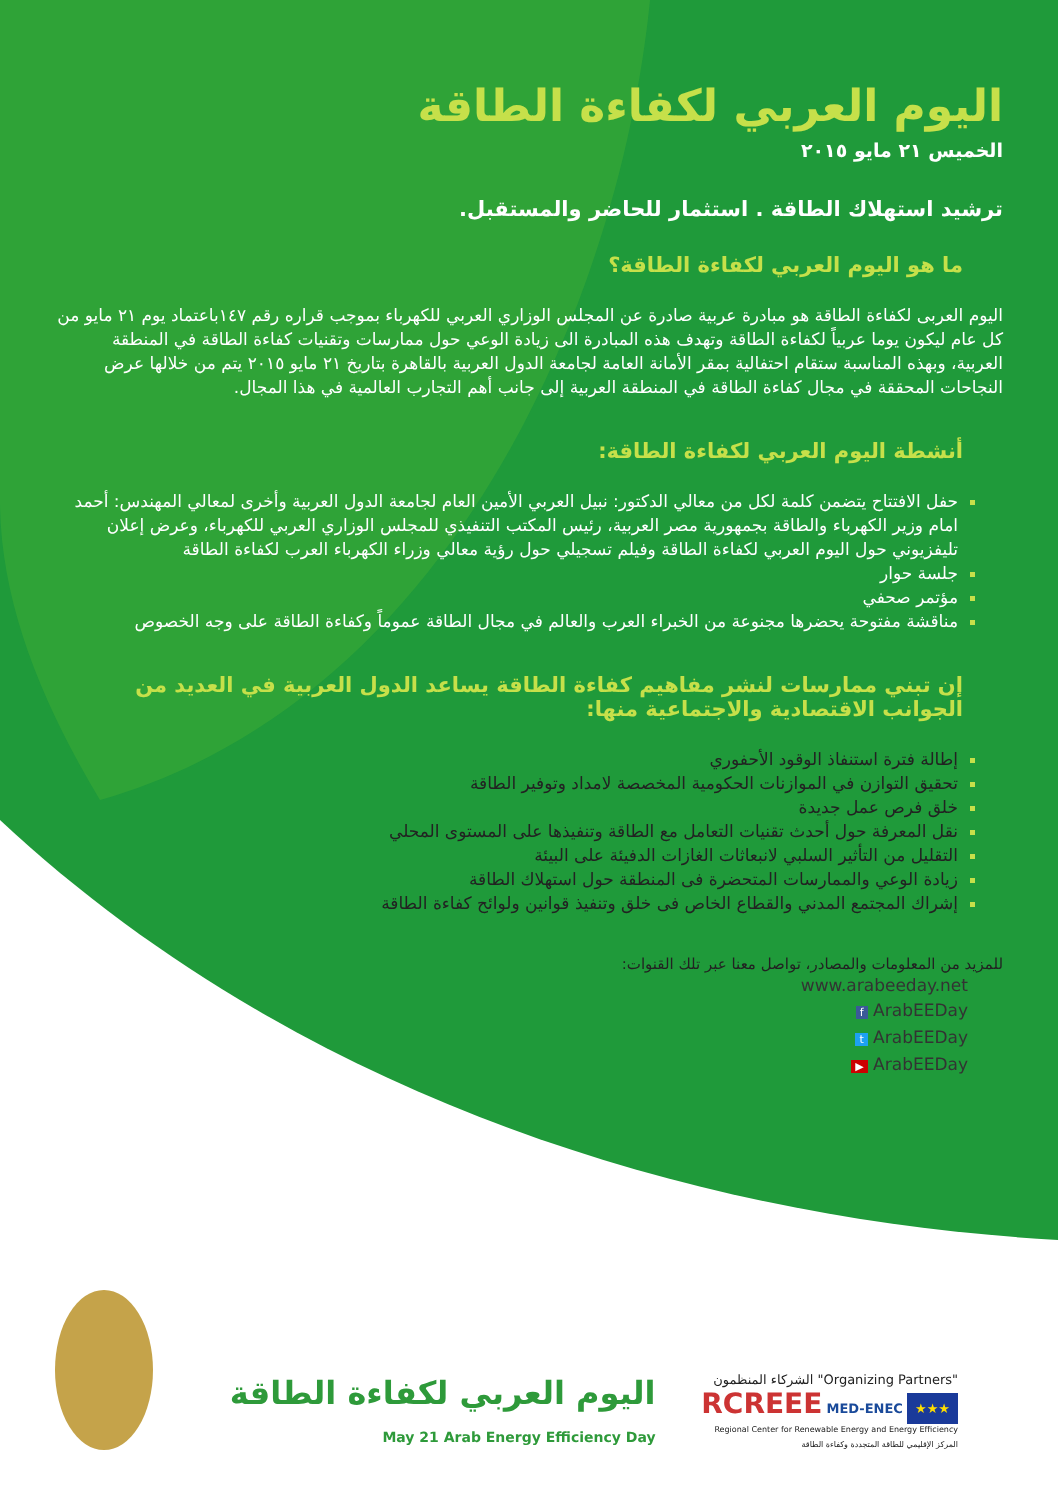اليوم العربي لكفاءة الطاقة
الخميس ٢١ مايو ٢٠١٥
ترشيد استهلاك الطاقة . استثمار للحاضر والمستقبل.
ما هو اليوم العربي لكفاءة الطاقة؟
اليوم العربى لكفاءة الطاقة هو مبادرة عربية صادرة عن المجلس الوزاري العربي للكهرباء بموجب قراره رقم ١٤٧باعتماد يوم ٢١ مايو من كل عام ليكون يوما عربياً لكفاءة الطاقة وتهدف هذه المبادرة الى زيادة الوعي حول ممارسات وتقنيات كفاءة الطاقة في المنطقة العربية، وبهذه المناسبة ستقام احتفالية بمقر الأمانة العامة لجامعة الدول العربية بالقاهرة بتاريخ ٢١ مايو ٢٠١٥ يتم من خلالها عرض النجاحات المحققة في مجال كفاءة الطاقة في المنطقة العربية إلى جانب أهم التجارب العالمية في هذا المجال.
أنشطة اليوم العربي لكفاءة الطاقة:
حفل الافتتاح يتضمن كلمة لكل من معالي الدكتور: نبيل العربي الأمين العام لجامعة الدول العربية وأخرى لمعالي المهندس: أحمد امام وزير الكهرباء والطاقة بجمهورية مصر العربية، رئيس المكتب التنفيذي للمجلس الوزاري العربي للكهرباء، وعرض إعلان تليفزيوني حول اليوم العربي لكفاءة الطاقة وفيلم تسجيلي حول رؤية معالي وزراء الكهرباء العرب لكفاءة الطاقة
جلسة حوار
مؤتمر صحفي
مناقشة مفتوحة يحضرها مجنوعة من الخبراء العرب والعالم في مجال الطاقة عموماً وكفاءة الطاقة على وجه الخصوص
إن تبني ممارسات لنشر مفاهيم كفاءة الطاقة يساعد الدول العربية في العديد من الجوانب الاقتصادية والاجتماعية منها:
إطالة فترة استنفاذ الوقود الأحفوري
تحقيق التوازن في الموازنات الحكومية المخصصة لامداد وتوفير الطاقة
خلق فرص عمل جديدة
نقل المعرفة حول أحدث تقنيات التعامل مع الطاقة وتنفيذها على المستوى المحلي
التقليل من التأثير السلبي لانبعاثات الغازات الدفيئة على البيئة
زيادة الوعي والممارسات المتحضرة فى المنطقة حول استهلاك الطاقة
إشراك المجتمع المدني والقطاع الخاص فى خلق وتنفيذ قوانين ولوائح كفاءة الطاقة
للمزيد من المعلومات والمصادر، تواصل معنا عبر تلك القنوات:
www.arabeeday.net
f ArabEEDay
t ArabEEDay
▶ ArabEEDay
اليوم العربي لكفاءة الطاقة May 21 Arab Energy Efficiency Day
الشركاء المنظمون "Organizing Partners"
RCREEE MED-ENEC ★★★
Regional Center for Renewable Energy and Energy Efficiency المركز الإقليمي للطاقة المتجددة وكفاءة الطاقة